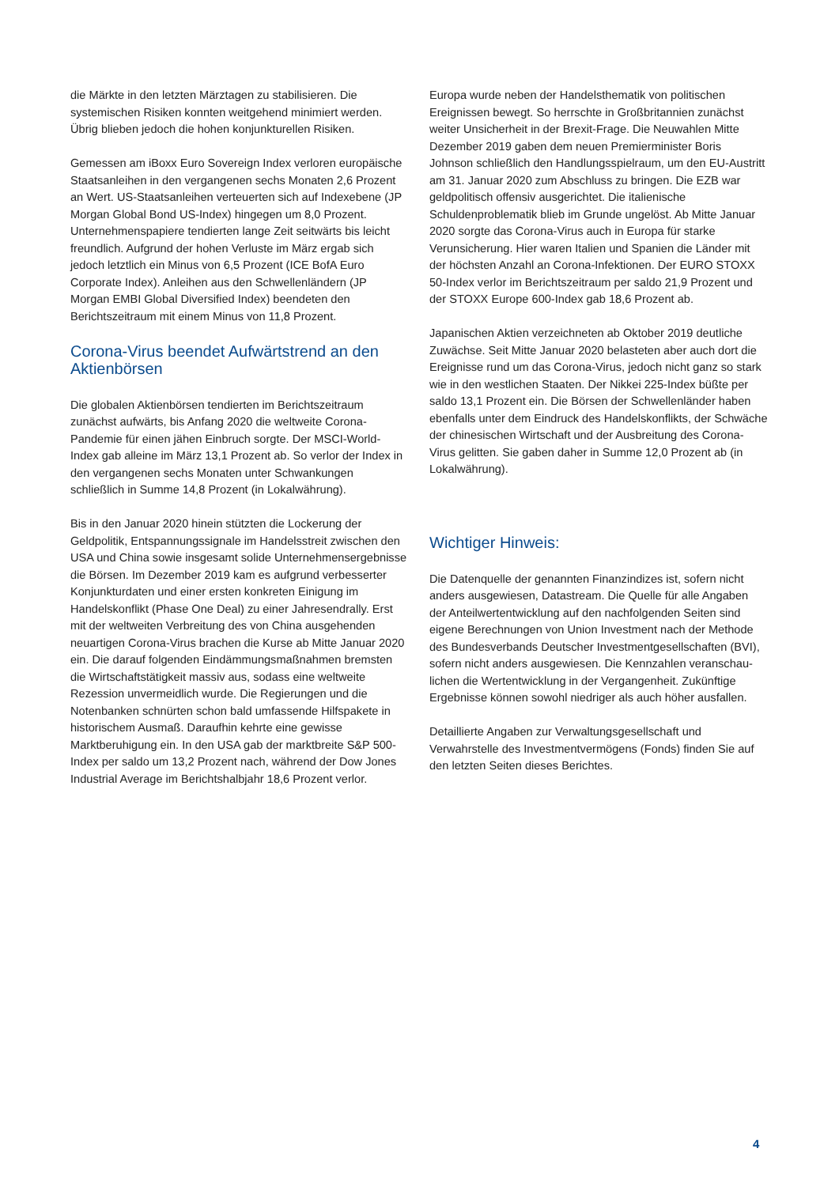die Märkte in den letzten Märztagen zu stabilisieren. Die systemischen Risiken konnten weitgehend minimiert werden. Übrig blieben jedoch die hohen konjunkturellen Risiken.
Gemessen am iBoxx Euro Sovereign Index verloren europäische Staatsanleihen in den vergangenen sechs Monaten 2,6 Prozent an Wert. US-Staatsanleihen verteuerten sich auf Indexebene (JP Morgan Global Bond US-Index) hingegen um 8,0 Prozent. Unternehmenspapiere tendierten lange Zeit seitwärts bis leicht freundlich. Aufgrund der hohen Verluste im März ergab sich jedoch letztlich ein Minus von 6,5 Prozent (ICE BofA Euro Corporate Index). Anleihen aus den Schwellenländern (JP Morgan EMBI Global Diversified Index) beendeten den Berichtszeitraum mit einem Minus von 11,8 Prozent.
Corona-Virus beendet Aufwärtstrend an den Aktienbörsen
Die globalen Aktienbörsen tendierten im Berichtszeitraum zunächst aufwärts, bis Anfang 2020 die weltweite Corona-Pandemie für einen jähen Einbruch sorgte. Der MSCI-World-Index gab alleine im März 13,1 Prozent ab. So verlor der Index in den vergangenen sechs Monaten unter Schwankungen schließlich in Summe 14,8 Prozent (in Lokalwährung).
Bis in den Januar 2020 hinein stützten die Lockerung der Geldpolitik, Entspannungssignale im Handelsstreit zwischen den USA und China sowie insgesamt solide Unternehmensergebnisse die Börsen. Im Dezember 2019 kam es aufgrund verbesserter Konjunkturdaten und einer ersten konkreten Einigung im Handelskonflikt (Phase One Deal) zu einer Jahresendrally. Erst mit der weltweiten Verbreitung des von China ausgehenden neuartigen Corona-Virus brachen die Kurse ab Mitte Januar 2020 ein. Die darauf folgenden Eindämmungsmaßnahmen bremsten die Wirtschaftstätigkeit massiv aus, sodass eine weltweite Rezession unvermeidlich wurde. Die Regierungen und die Notenbanken schnürten schon bald umfassende Hilfspakete in historischem Ausmaß. Daraufhin kehrte eine gewisse Marktberuhigung ein. In den USA gab der marktbreite S&P 500-Index per saldo um 13,2 Prozent nach, während der Dow Jones Industrial Average im Berichtshalbjahr 18,6 Prozent verlor.
Europa wurde neben der Handelsthematik von politischen Ereignissen bewegt. So herrschte in Großbritannien zunächst weiter Unsicherheit in der Brexit-Frage. Die Neuwahlen Mitte Dezember 2019 gaben dem neuen Premierminister Boris Johnson schließlich den Handlungsspielraum, um den EU-Austritt am 31. Januar 2020 zum Abschluss zu bringen. Die EZB war geldpolitisch offensiv ausgerichtet. Die italienische Schuldenproblematik blieb im Grunde ungelöst. Ab Mitte Januar 2020 sorgte das Corona-Virus auch in Europa für starke Verunsicherung. Hier waren Italien und Spanien die Länder mit der höchsten Anzahl an Corona-Infektionen. Der EURO STOXX 50-Index verlor im Berichtszeitraum per saldo 21,9 Prozent und der STOXX Europe 600-Index gab 18,6 Prozent ab.
Japanischen Aktien verzeichneten ab Oktober 2019 deutliche Zuwächse. Seit Mitte Januar 2020 belasteten aber auch dort die Ereignisse rund um das Corona-Virus, jedoch nicht ganz so stark wie in den westlichen Staaten. Der Nikkei 225-Index büßte per saldo 13,1 Prozent ein. Die Börsen der Schwellenländer haben ebenfalls unter dem Eindruck des Handelskonflikts, der Schwäche der chinesischen Wirtschaft und der Ausbreitung des Corona-Virus gelitten. Sie gaben daher in Summe 12,0 Prozent ab (in Lokalwährung).
Wichtiger Hinweis:
Die Datenquelle der genannten Finanzindizes ist, sofern nicht anders ausgewiesen, Datastream. Die Quelle für alle Angaben der Anteilwertentwicklung auf den nachfolgenden Seiten sind eigene Berechnungen von Union Investment nach der Methode des Bundesverbands Deutscher Investmentgesellschaften (BVI), sofern nicht anders ausgewiesen. Die Kennzahlen veranschau-lichen die Wertentwicklung in der Vergangenheit. Zukünftige Ergebnisse können sowohl niedriger als auch höher ausfallen.
Detaillierte Angaben zur Verwaltungsgesellschaft und Verwahrstelle des Investmentvermögens (Fonds) finden Sie auf den letzten Seiten dieses Berichtes.
4